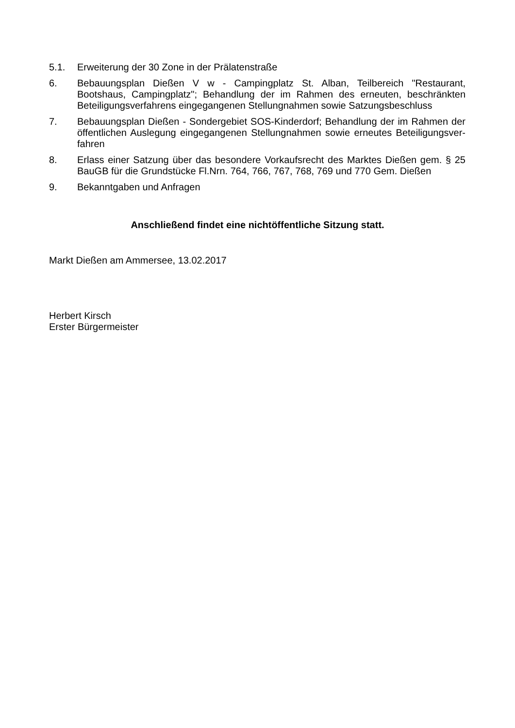5.1. Erweiterung der 30 Zone in der Prälatenstraße
6. Bebauungsplan Dießen V w - Campingplatz St. Alban, Teilbereich "Restaurant, Bootshaus, Campingplatz"; Behandlung der im Rahmen des erneuten, beschränkten Beteiligungsver­fahrens eingegangenen Stellungnahmen sowie Satzungsbeschluss
7. Bebauungsplan Dießen - Sondergebiet SOS-Kinderdorf; Behandlung der im Rahmen der öffentlichen Auslegung eingegangenen Stellungnahmen sowie erneutes Beteiligungsver­fahren
8. Erlass einer Satzung über das besondere Vorkaufsrecht des Marktes Dießen gem. § 25 BauGB für die Grundstücke Fl.Nrn. 764, 766, 767, 768, 769 und 770 Gem. Dießen
9. Bekanntgaben und Anfragen
Anschließend findet eine nichtöffentliche Sitzung statt.
Markt Dießen am Ammersee, 13.02.2017
Herbert Kirsch
Erster Bürgermeister